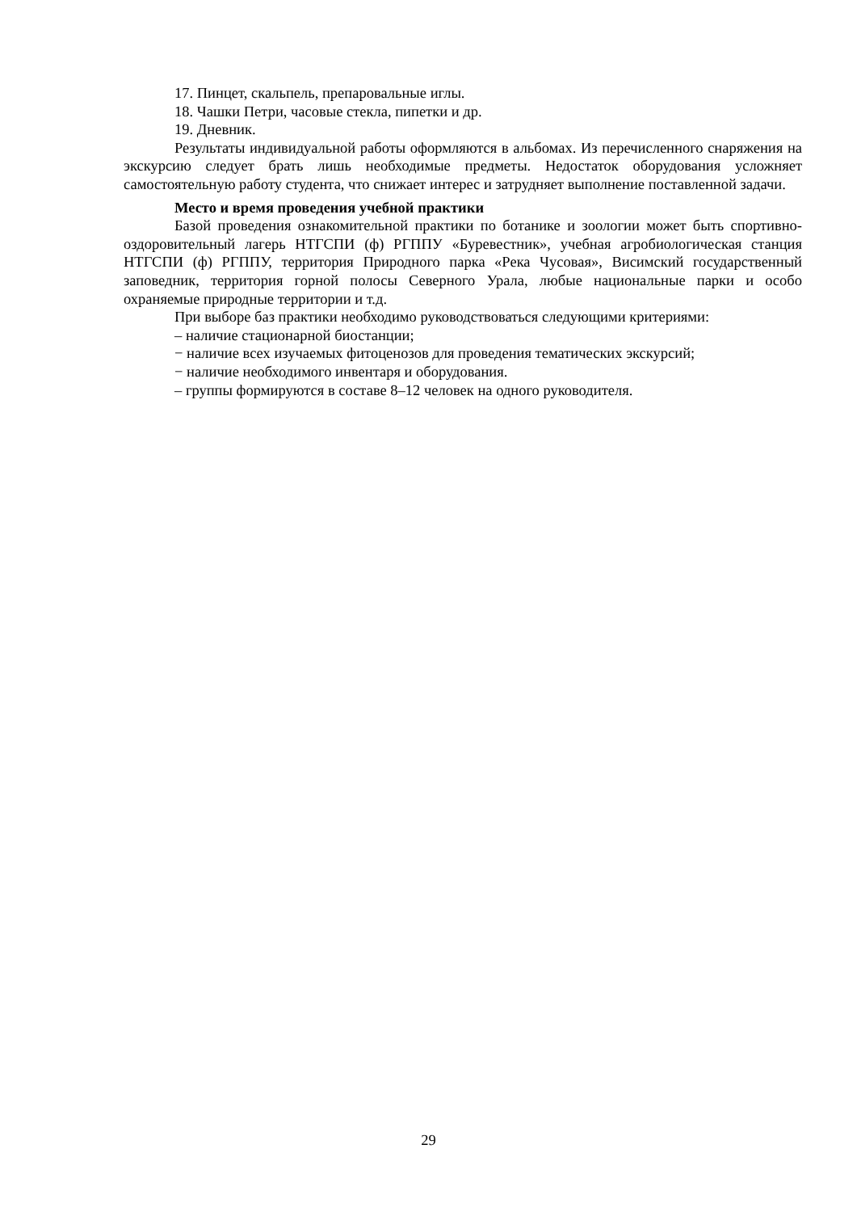17. Пинцет, скальпель, препаровальные иглы.
18. Чашки Петри, часовые стекла, пипетки и др.
19. Дневник.
Результаты индивидуальной работы оформляются в альбомах. Из перечисленного снаряжения на экскурсию следует брать лишь необходимые предметы. Недостаток обору­дования усложняет самостоятельную работу студента, что снижает интерес и затрудняет выполнение поставленной задачи.
Место и время проведения учебной практики
Базой проведения ознакомительной практики по ботанике и зоологии может быть спортивно-оздоровительный лагерь НТГСПИ (ф) РГППУ «Буревестник», учебная агро­биологическая станция НТГСПИ (ф) РГППУ, территория Природного парка «Река Чусовая», Висимский государственный заповедник, территория горной полосы Северного Урала, любые национальные парки и особо охраняемые природные территории и т.д.
При выборе баз практики необходимо руководствоваться следующими критериями:
– наличие стационарной биостанции;
− наличие всех изучаемых фитоценозов для проведения тематических экскурсий;
− наличие необходимого инвентаря и оборудования.
– группы формируются в составе 8–12 человек на одного руководителя.
29